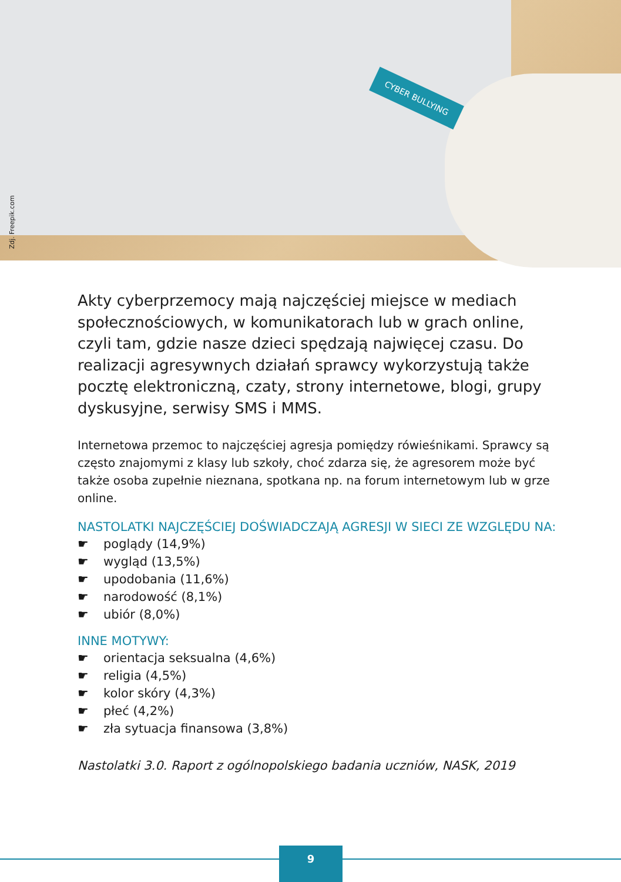CYBER BULLYING
Zdj. Freepik.com
Akty cyberprzemocy mają najczęściej miejsce w mediach społecznościowych, w komunikatorach lub w grach online, czyli tam, gdzie nasze dzieci spędzają najwięcej czasu. Do realizacji agresywnych działań sprawcy wykorzystują także pocztę elektroniczną, czaty, strony internetowe, blogi, grupy dyskusyjne, serwisy SMS i MMS.
Internetowa przemoc to najczęściej agresja pomiędzy rówieśnikami. Sprawcy są często znajomymi z klasy lub szkoły, choć zdarza się, że agresorem może być także osoba zupełnie nieznana, spotkana np. na forum internetowym lub w grze online.
NASTOLATKI NAJCZĘŚCIEJ DOŚWIADCZAJĄ AGRESJI W SIECI ZE WZGLĘDU NA:
☛ poglądy (14,9%)
☛ wygląd (13,5%)
☛ upodobania (11,6%)
☛ narodowość (8,1%)
☛ ubiór (8,0%)
INNE MOTYWY:
☛ orientacja seksualna (4,6%)
☛ religia (4,5%)
☛ kolor skóry (4,3%)
☛ płeć (4,2%)
☛ zła sytuacja finansowa (3,8%)
Nastolatki 3.0. Raport z ogólnopolskiego badania uczniów, NASK, 2019
9